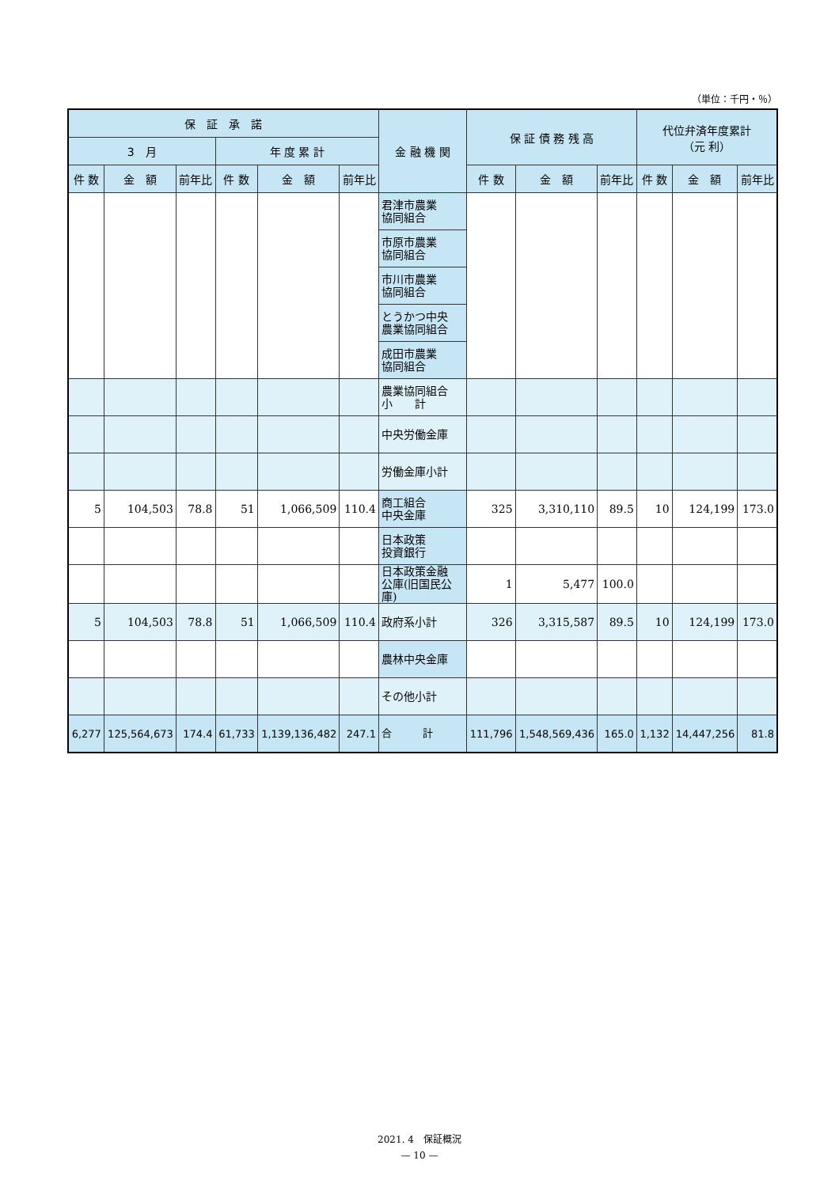（単位：千円・％）
| 保 証 承 諾 | | | | | | 金 融 機 関 | 保 証 債 務 残 高 | | | 代位弁済年度累計 （元 利） | | |
| --- | --- | --- | --- | --- | --- | --- | --- | --- | --- | --- | --- | --- |
| 3 月 | | | 年 度 累 計 | | | | | | | | | |
| 件 数 | 金 額 | 前年比 | 件 数 | 金 額 | 前年比 | | 件 数 | 金 額 | 前年比 | 件 数 | 金 額 | 前年比 |
| | | | | | | 君津市農業 協同組合 | | | | | | |
| | | | | | | 市原市農業 協同組合 | | | | | | |
| | | | | | | 市川市農業 協同組合 | | | | | | |
| | | | | | | とうかつ中央 農業協同組合 | | | | | | |
| | | | | | | 成田市農業 協同組合 | | | | | | |
| | | | | | | 農業協同組合 小 計 | | | | | | |
| | | | | | | 中央労働金庫 | | | | | | |
| | | | | | | 労働金庫小計 | | | | | | |
| 5 | 104,503 | 78.8 | 51 | 1,066,509 | 110.4 | 商工組合 中央金庫 | 325 | 3,310,110 | 89.5 | 10 | 124,199 | 173.0 |
| | | | | | | 日本政策 投資銀行 | | | | | | |
| | | | | | | 日本政策金融 公庫(旧国民公庫) | 1 | 5,477 | 100.0 | | | |
| 5 | 104,503 | 78.8 | 51 | 1,066,509 | 110.4 | 政府系小計 | 326 | 3,315,587 | 89.5 | 10 | 124,199 | 173.0 |
| | | | | | | 農林中央金庫 | | | | | | |
| | | | | | | その他小計 | | | | | | |
| 6,277 | 125,564,673 | 174.4 | 61,733 | 1,139,136,482 | 247.1 | 合 計 | 111,796 | 1,548,569,436 | 165.0 | 1,132 | 14,447,256 | 81.8 |
2021. 4　保証概況
— 10 —